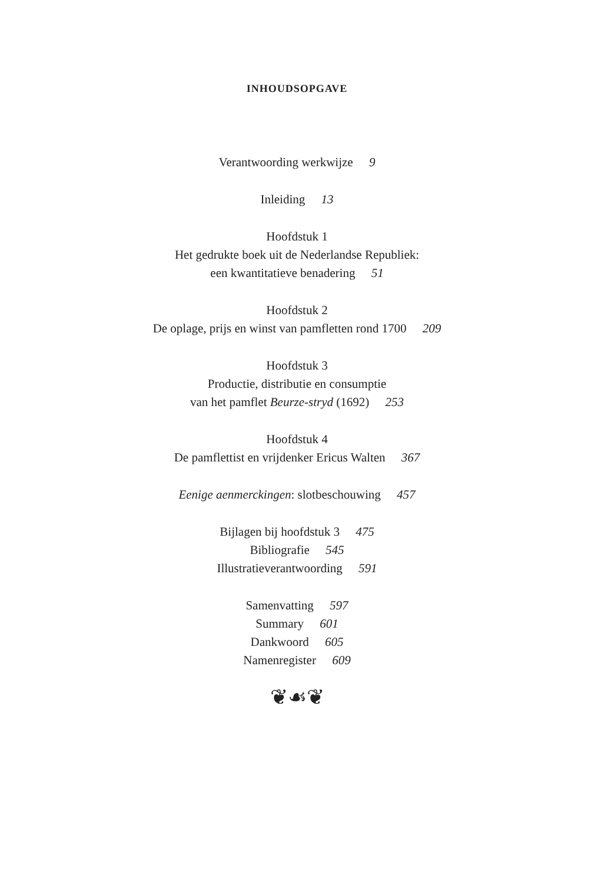INHOUDSOPGAVE
Verantwoording werkwijze 9
Inleiding 13
Hoofdstuk 1
Het gedrukte boek uit de Nederlandse Republiek:
een kwantitatieve benadering 51
Hoofdstuk 2
De oplage, prijs en winst van pamfletten rond 1700 209
Hoofdstuk 3
Productie, distributie en consumptie
van het pamflet Beurze-stryd (1692) 253
Hoofdstuk 4
De pamflettist en vrijdenker Ericus Walten 367
Eenige aenmerckingen: slotbeschouwing 457
Bijlagen bij hoofdstuk 3 475
Bibliografie 545
Illustratieverantwoording 591
Samenvatting 597
Summary 601
Dankwoord 605
Namenregister 609
❦☙❦